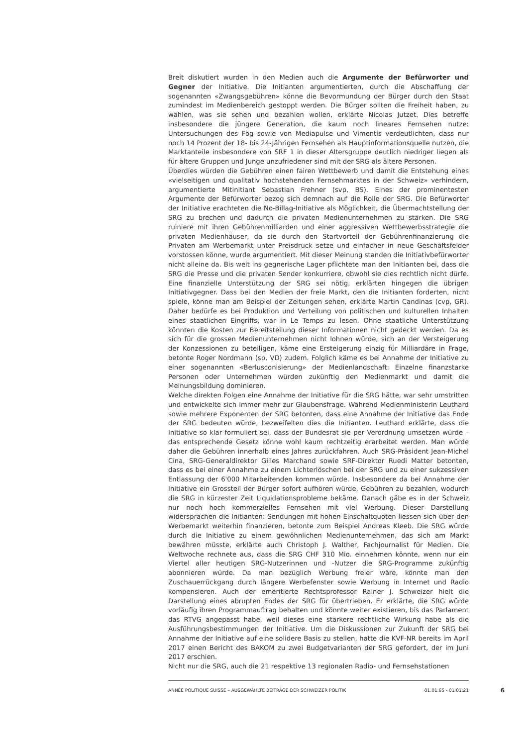Breit diskutiert wurden in den Medien auch die Argumente der Befürworter und Gegner der Initiative. Die Initianten argumentierten, durch die Abschaffung der sogenannten «Zwangsgebühren» könne die Bevormundung der Bürger durch den Staat zumindest im Medienbereich gestoppt werden. Die Bürger sollten die Freiheit haben, zu wählen, was sie sehen und bezahlen wollen, erklärte Nicolas Jutzet. Dies betreffe insbesondere die jüngere Generation, die kaum noch lineares Fernsehen nutze: Untersuchungen des Fög sowie von Mediapulse und Vimentis verdeutlichten, dass nur noch 14 Prozent der 18- bis 24-Jährigen Fernsehen als Hauptinformationsquelle nutzen, die Marktanteile insbesondere von SRF 1 in dieser Altersgruppe deutlich niedriger liegen als für ältere Gruppen und Junge unzufriedener sind mit der SRG als ältere Personen.
Überdies würden die Gebühren einen fairen Wettbewerb und damit die Entstehung eines «vielseitigen und qualitativ hochstehenden Fernsehmarktes in der Schweiz» verhindern, argumentierte Mitinitiant Sebastian Frehner (svp, BS). Eines der prominentesten Argumente der Befürworter bezog sich demnach auf die Rolle der SRG. Die Befürworter der Initiative erachteten die No-Billag-Initiative als Möglichkeit, die Übermachtstellung der SRG zu brechen und dadurch die privaten Medienunternehmen zu stärken. Die SRG ruiniere mit ihren Gebührenmilliarden und einer aggressiven Wettbewerbsstrategie die privaten Medienhäuser, da sie durch den Startvorteil der Gebührenfinanzierung die Privaten am Werbemarkt unter Preisdruck setze und einfacher in neue Geschäftsfelder vorstossen könne, wurde argumentiert. Mit dieser Meinung standen die Initiativbefürworter nicht alleine da. Bis weit ins gegnerische Lager pflichtete man den Initianten bei, dass die SRG die Presse und die privaten Sender konkurriere, obwohl sie dies rechtlich nicht dürfe. Eine finanzielle Unterstützung der SRG sei nötig, erklärten hingegen die übrigen Initiativgegner. Dass bei den Medien der freie Markt, den die Initianten forderten, nicht spiele, könne man am Beispiel der Zeitungen sehen, erklärte Martin Candinas (cvp, GR). Daher bedürfe es bei Produktion und Verteilung von politischen und kulturellen Inhalten eines staatlichen Eingriffs, war in Le Temps zu lesen. Ohne staatliche Unterstützung könnten die Kosten zur Bereitstellung dieser Informationen nicht gedeckt werden. Da es sich für die grossen Medienunternehmen nicht lohnen würde, sich an der Versteigerung der Konzessionen zu beteiligen, käme eine Ersteigerung einzig für Milliardäre in Frage, betonte Roger Nordmann (sp, VD) zudem. Folglich käme es bei Annahme der Initiative zu einer sogenannten «Berlusconisierung» der Medienlandschaft: Einzelne finanzstarke Personen oder Unternehmen würden zukünftig den Medienmarkt und damit die Meinungsbildung dominieren.
Welche direkten Folgen eine Annahme der Initiative für die SRG hätte, war sehr umstritten und entwickelte sich immer mehr zur Glaubensfrage. Während Medienministerin Leuthard sowie mehrere Exponenten der SRG betonten, dass eine Annahme der Initiative das Ende der SRG bedeuten würde, bezweifelten dies die Initianten. Leuthard erklärte, dass die Initiative so klar formuliert sei, dass der Bundesrat sie per Verordnung umsetzen würde – das entsprechende Gesetz könne wohl kaum rechtzeitig erarbeitet werden. Man würde daher die Gebühren innerhalb eines Jahres zurückfahren. Auch SRG-Präsident Jean-Michel Cina, SRG-Generaldirektor Gilles Marchand sowie SRF-Direktor Ruedi Matter betonten, dass es bei einer Annahme zu einem Lichterlöschen bei der SRG und zu einer sukzessiven Entlassung der 6'000 Mitarbeitenden kommen würde. Insbesondere da bei Annahme der Initiative ein Grossteil der Bürger sofort aufhören würde, Gebühren zu bezahlen, wodurch die SRG in kürzester Zeit Liquidationsprobleme bekäme. Danach gäbe es in der Schweiz nur noch hoch kommerzielles Fernsehen mit viel Werbung. Dieser Darstellung widersprachen die Initianten: Sendungen mit hohen Einschaltquoten liessen sich über den Werbemarkt weiterhin finanzieren, betonte zum Beispiel Andreas Kleeb. Die SRG würde durch die Initiative zu einem gewöhnlichen Medienunternehmen, das sich am Markt bewähren müsste, erklärte auch Christoph J. Walther, Fachjournalist für Medien. Die Weltwoche rechnete aus, dass die SRG CHF 310 Mio. einnehmen könnte, wenn nur ein Viertel aller heutigen SRG-Nutzerinnen und -Nutzer die SRG-Programme zukünftig abonnieren würde. Da man bezüglich Werbung freier wäre, könnte man den Zuschauerrückgang durch längere Werbefenster sowie Werbung in Internet und Radio kompensieren. Auch der emeritierte Rechtsprofessor Rainer J. Schweizer hielt die Darstellung eines abrupten Endes der SRG für übertrieben. Er erklärte, die SRG würde vorläufig ihren Programmauftrag behalten und könnte weiter existieren, bis das Parlament das RTVG angepasst habe, weil dieses eine stärkere rechtliche Wirkung habe als die Ausführungsbestimmungen der Initiative. Um die Diskussionen zur Zukunft der SRG bei Annahme der Initiative auf eine solidere Basis zu stellen, hatte die KVF-NR bereits im April 2017 einen Bericht des BAKOM zu zwei Budgetvarianten der SRG gefordert, der im Juni 2017 erschien.
Nicht nur die SRG, auch die 21 respektive 13 regionalen Radio- und Fernsehstationen
ANNÉE POLITIQUE SUISSE – AUSGEWÄHLTE BEITRÄGE DER SCHWEIZER POLITIK 01.01.65 - 01.01.21 6